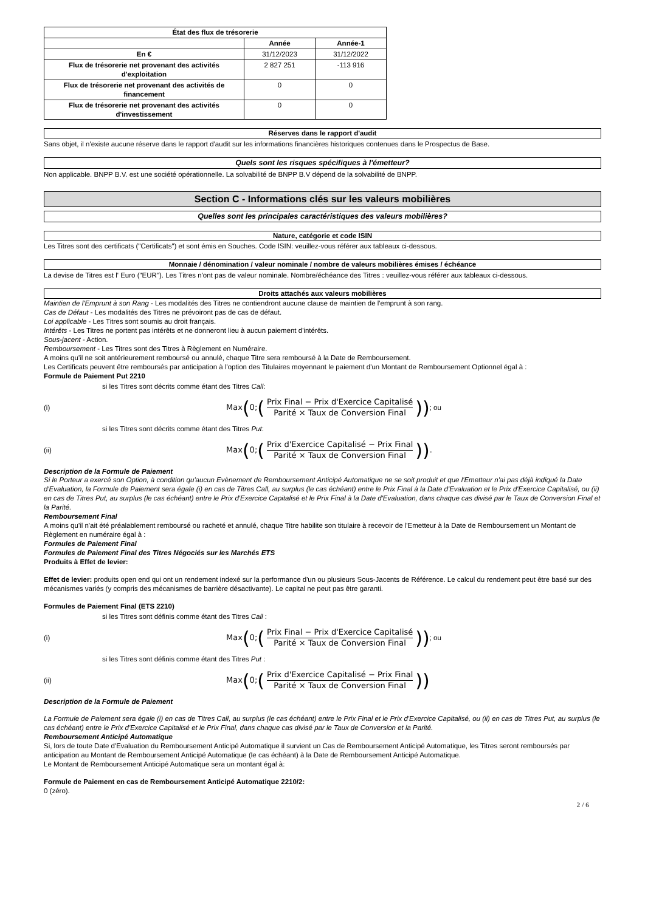| État des flux de trésorerie | | |
| --- | --- | --- |
| | Année | Année-1 |
| En € | 31/12/2023 | 31/12/2022 |
| Flux de trésorerie net provenant des activités d'exploitation | 2 827 251 | -113 916 |
| Flux de trésorerie net provenant des activités de financement | 0 | 0 |
| Flux de trésorerie net provenant des activités d'investissement | 0 | 0 |
Réserves dans le rapport d'audit
Sans objet, il n'existe aucune réserve dans le rapport d'audit sur les informations financières historiques contenues dans le Prospectus de Base.
Quels sont les risques spécifiques à l'émetteur?
Non applicable. BNPP B.V. est une société opérationnelle. La solvabilité de BNPP B.V dépend de la solvabilité de BNPP.
Section C - Informations clés sur les valeurs mobilières
Quelles sont les principales caractéristiques des valeurs mobilières?
Nature, catégorie et code ISIN
Les Titres sont des certificats ("Certificats") et sont émis en Souches. Code ISIN: veuillez-vous référer aux tableaux ci-dessous.
Monnaie / dénomination / valeur nominale / nombre de valeurs mobilières émises / échéance
La devise de Titres est l' Euro ("EUR"). Les Titres n'ont pas de valeur nominale. Nombre/échéance des Titres : veuillez-vous référer aux tableaux ci-dessous.
Droits attachés aux valeurs mobilières
Maintien de l'Emprunt à son Rang - Les modalités des Titres ne contiendront aucune clause de maintien de l'emprunt à son rang.
Cas de Défaut - Les modalités des Titres ne prévoiront pas de cas de défaut.
Loi applicable - Les Titres sont soumis au droit français.
Intérêts - Les Titres ne portent pas intérêts et ne donneront lieu à aucun paiement d'intérêts.
Sous-jacent - Action.
Remboursement - Les Titres sont des Titres à Règlement en Numéraire.
A moins qu'il ne soit antérieurement remboursé ou annulé, chaque Titre sera remboursé à la Date de Remboursement.
Les Certificats peuvent être remboursés par anticipation à l'option des Titulaires moyennant le paiement d'un Montant de Remboursement Optionnel égal à :
Formule de Paiement Put 2210
si les Titres sont décrits comme étant des Titres Call:
(i) Max (0; (Prix Final − Prix d'Exercice Capitalisé Parité × Taux de Conversion Final)) ; ou
si les Titres sont décrits comme étant des Titres Put:
(ii) Max (0; (Prix d'Exercice Capitalisé − Prix Final Parité × Taux de Conversion Final)) .
Description de la Formule de Paiement
Si le Porteur a exercé son Option, à condition qu'aucun Evènement de Remboursement Anticipé Automatique ne se soit produit et que l'Emetteur n'ai pas déjà indiqué la Date d'Evaluation, la Formule de Paiement sera égale (i) en cas de Titres Call, au surplus (le cas échéant) entre le Prix Final à la Date d'Evaluation et le Prix d'Exercice Capitalisé, ou (ii) en cas de Titres Put, au surplus (le cas échéant) entre le Prix d'Exercice Capitalisé et le Prix Final à la Date d'Evaluation, dans chaque cas divisé par le Taux de Conversion Final et la Parité.
Remboursement Final
A moins qu'il n'ait été préalablement remboursé ou racheté et annulé, chaque Titre habilite son titulaire à recevoir de l'Emetteur à la Date de Remboursement un Montant de Règlement en numéraire égal à :
Formules de Paiement Final
Formules de Paiement Final des Titres Négociés sur les Marchés ETS
Produits à Effet de levier:
Effet de levier: produits open end qui ont un rendement indexé sur la performance d'un ou plusieurs Sous-Jacents de Référence. Le calcul du rendement peut être basé sur des mécanismes variés (y compris des mécanismes de barrière désactivante). Le capital ne peut pas être garanti.
Formules de Paiement Final (ETS 2210)
si les Titres sont définis comme étant des Titres Call :
(i) Max (0; (Prix Final − Prix d'Exercice Capitalisé Parité × Taux de Conversion Final)) ; ou
si les Titres sont définis comme étant des Titres Put :
(ii) Max (0; (Prix d'Exercice Capitalisé − Prix Final Parité × Taux de Conversion Final))
Description de la Formule de Paiement
La Formule de Paiement sera égale (i) en cas de Titres Call, au surplus (le cas échéant) entre le Prix Final et le Prix d'Exercice Capitalisé, ou (ii) en cas de Titres Put, au surplus (le cas échéant) entre le Prix d'Exercice Capitalisé et le Prix Final, dans chaque cas divisé par le Taux de Conversion et la Parité.
Remboursement Anticipé Automatique
Si, lors de toute Date d'Evaluation du Remboursement Anticipé Automatique il survient un Cas de Remboursement Anticipé Automatique, les Titres seront remboursés par anticipation au Montant de Remboursement Anticipé Automatique (le cas échéant) à la Date de Remboursement Anticipé Automatique.
Le Montant de Remboursement Anticipé Automatique sera un montant égal à:
Formule de Paiement en cas de Remboursement Anticipé Automatique 2210/2:
0 (zéro).
2 / 6